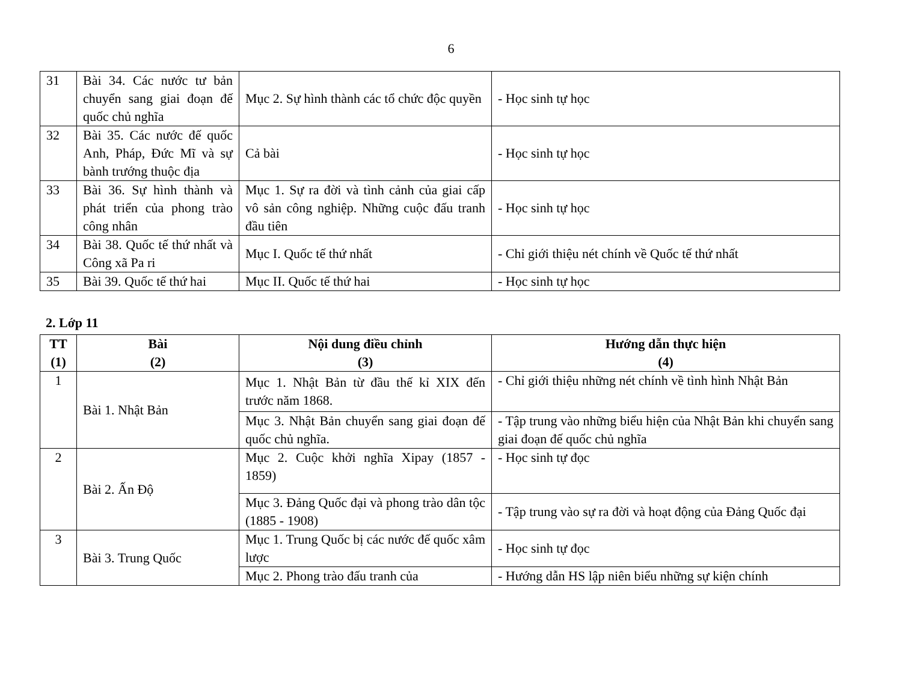6
| 31 | Bài 34. Các nước tư bản chuyển sang giai đoạn đế quốc chủ nghĩa | Mục 2. Sự hình thành các tổ chức độc quyền | - Học sinh tự học |
| 32 | Bài 35. Các nước đế quốc Anh, Pháp, Đức Mĩ và sự bành trướng thuộc địa | Cả bài | - Học sinh tự học |
| 33 | Bài 36. Sự hình thành và phát triển của phong trào công nhân | Mục 1. Sự ra đời và tình cảnh của giai cấp vô sản công nghiệp. Những cuộc đấu tranh đầu tiên | - Học sinh tự học |
| 34 | Bài 38. Quốc tế thứ nhất và Công xã Pa ri | Mục I. Quốc tế thứ nhất | - Chỉ giới thiệu nét chính về Quốc tế thứ nhất |
| 35 | Bài 39. Quốc tế thứ hai | Mục II. Quốc tế thứ hai | - Học sinh tự học |
2. Lớp 11
| TT (1) | Bài (2) | Nội dung điều chỉnh (3) | Hướng dẫn thực hiện (4) |
| --- | --- | --- | --- |
| 1 | Bài 1. Nhật Bản | Mục 1. Nhật Bản từ đầu thế kỉ XIX đến trước năm 1868. | - Chỉ giới thiệu những nét chính về tình hình Nhật Bản |
| | | Mục 3. Nhật Bản chuyển sang giai đoạn đế quốc chủ nghĩa. | - Tập trung vào những biểu hiện của Nhật Bản khi chuyển sang giai đoạn đế quốc chủ nghĩa |
| 2 | Bài 2. Ấn Độ | Mục 2. Cuộc khởi nghĩa Xipay (1857 - 1859) | - Học sinh tự đọc |
| | | Mục 3. Đảng Quốc đại và phong trào dân tộc (1885 - 1908) | - Tập trung vào sự ra đời và hoạt động của Đảng Quốc đại |
| 3 | Bài 3. Trung Quốc | Mục 1. Trung Quốc bị các nước đế quốc xâm lược | - Học sinh tự đọc |
| | | Mục 2. Phong trào đấu tranh của | - Hướng dẫn HS lập niên biểu những sự kiện chính |